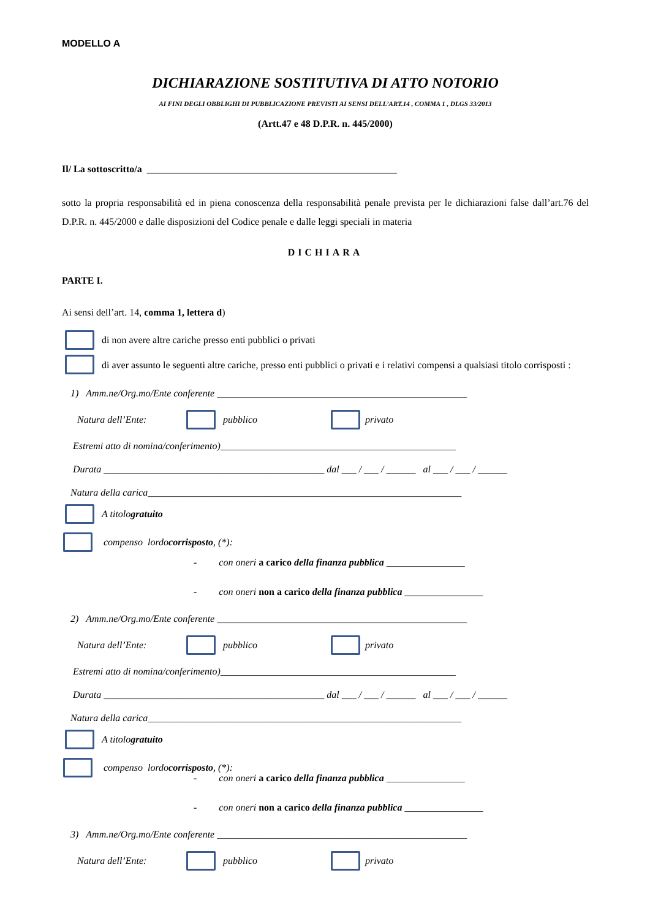MODELLO A
DICHIARAZIONE SOSTITUTIVA DI ATTO NOTORIO
AI FINI DEGLI OBBLIGHI DI PUBBLICAZIONE PREVISTI AI SENSI DELL’ART.14 , COMMA 1 , DLGS 33/2013
(Artt.47 e 48 D.P.R. n. 445/2000)
Il/ La sottoscritto/a ___________________________________________________
sotto la propria responsabilità ed in piena conoscenza della responsabilità penale prevista per le dichiarazioni false dall’art.76 del D.P.R. n. 445/2000 e dalle disposizioni del Codice penale e dalle leggi speciali in materia
DICHIARA
PARTE I.
Ai sensi dell’art. 14, comma 1, lettera d)
di non avere altre cariche presso enti pubblici o privati
di aver assunto le seguenti altre cariche, presso enti pubblici o privati e i relativi compensi a qualsiasi titolo corrisposti :
1) Amm.ne/Org.mo/Ente conferente ___________________________________________________
Natura dell’Ente: pubblico privato
Estremi atto di nomina/conferimento)________________________________________________
Durata _____________________________________________ dal ___ / ___ / ______ al ___ / ___ / ______
Natura della carica________________________________________________________________
A titolo gratuito
compenso lordo corrisposto, (*):
- con oneri a carico della finanza pubblica ________________
- con oneri non a carico della finanza pubblica ________________
2) Amm.ne/Org.mo/Ente conferente ___________________________________________________
Natura dell’Ente: pubblico privato
Estremi atto di nomina/conferimento)________________________________________________
Durata _____________________________________________ dal ___ / ___ / ______ al ___ / ___ / ______
Natura della carica________________________________________________________________
A titolo gratuito
compenso lordo corrisposto, (*):
- con oneri a carico della finanza pubblica ________________
- con oneri non a carico della finanza pubblica ________________
3) Amm.ne/Org.mo/Ente conferente ___________________________________________________
Natura dell’Ente: pubblico privato